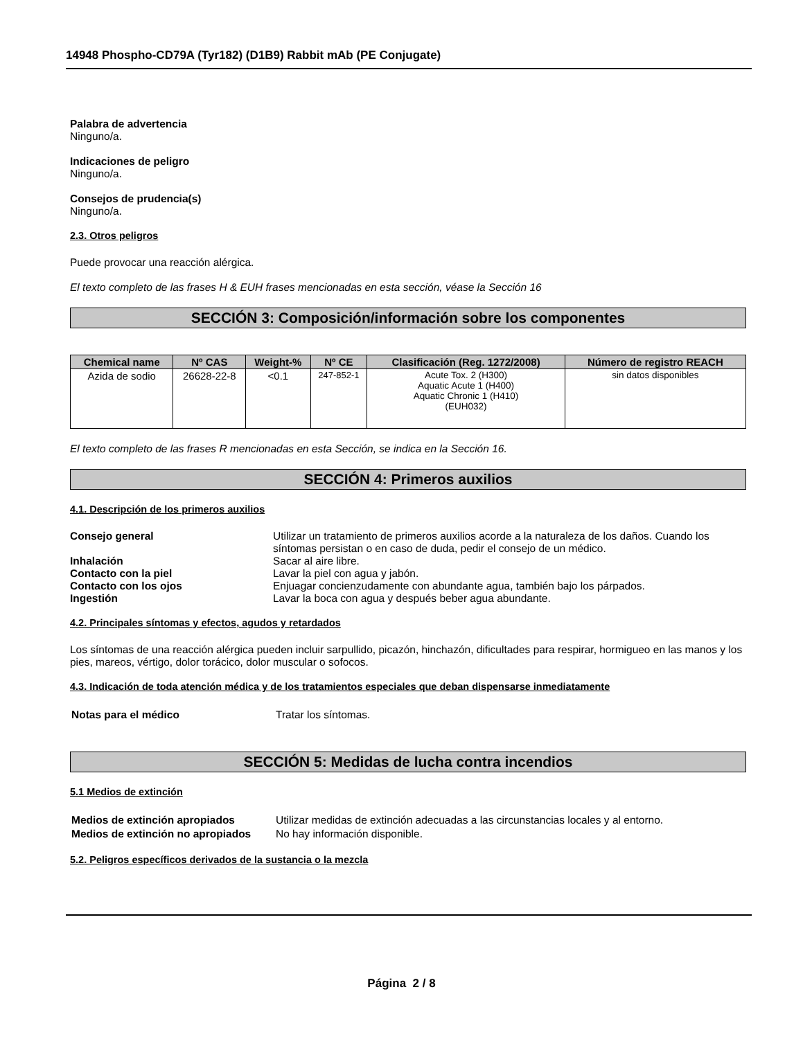14948 Phospho-CD79A (Tyr182) (D1B9) Rabbit mAb (PE Conjugate)
Palabra de advertencia
Ninguno/a.
Indicaciones de peligro
Ninguno/a.
Consejos de prudencia(s)
Ninguno/a.
2.3. Otros peligros
Puede provocar una reacción alérgica.
El texto completo de las frases H & EUH frases mencionadas en esta sección, véase la Sección 16
SECCIÓN 3: Composición/información sobre los componentes
| Chemical name | Nº CAS | Weight-% | Nº CE | Clasificación (Reg. 1272/2008) | Número de registro REACH |
| --- | --- | --- | --- | --- | --- |
| Azida de sodio | 26628-22-8 | <0.1 | 247-852-1 | Acute Tox. 2 (H300) Aquatic Acute 1 (H400) Aquatic Chronic 1 (H410) (EUH032) | sin datos disponibles |
El texto completo de las frases R mencionadas en esta Sección, se indica en la Sección 16.
SECCIÓN 4: Primeros auxilios
4.1. Descripción de los primeros auxilios
| Consejo general | Utilizar un tratamiento de primeros auxilios acorde a la naturaleza de los daños. Cuando los síntomas persistan o en caso de duda, pedir el consejo de un médico. |
| Inhalación | Sacar al aire libre. |
| Contacto con la piel | Lavar la piel con agua y jabón. |
| Contacto con los ojos | Enjuagar concienzudamente con abundante agua, también bajo los párpados. |
| Ingestión | Lavar la boca con agua y después beber agua abundante. |
4.2. Principales síntomas y efectos, agudos y retardados
Los síntomas de una reacción alérgica pueden incluir sarpullido, picazón, hinchazón, dificultades para respirar, hormigueo en las manos y los pies, mareos, vértigo, dolor torácico, dolor muscular o sofocos.
4.3. Indicación de toda atención médica y de los tratamientos especiales que deban dispensarse inmediatamente
| Notas para el médico | Tratar los síntomas. |
SECCIÓN 5: Medidas de lucha contra incendios
5.1 Medios de extinción
| Medios de extinción apropiados | Utilizar medidas de extinción adecuadas a las circunstancias locales y al entorno. |
| Medios de extinción no apropiados | No hay información disponible. |
5.2. Peligros específicos derivados de la sustancia o la mezcla
Página 2 / 8